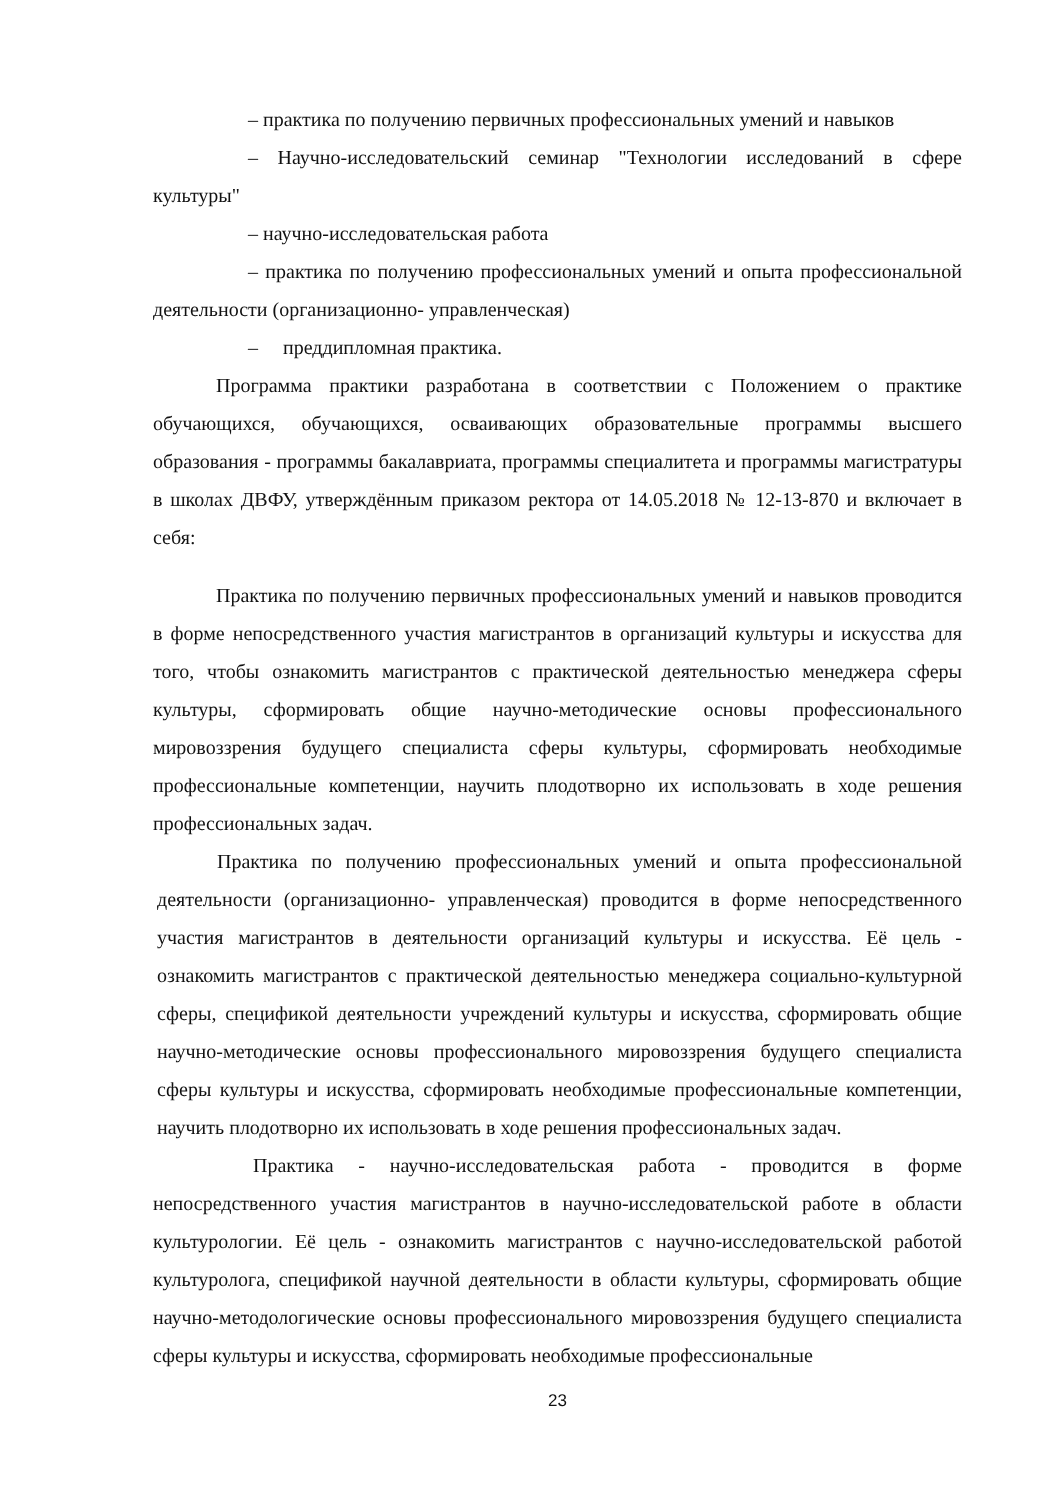– практика по получению первичных профессиональных умений и навыков
– Научно-исследовательский семинар "Технологии исследований в сфере культуры"
– научно-исследовательская работа
– практика по получению профессиональных умений и опыта профессиональной деятельности (организационно- управленческая)
– преддипломная практика.
Программа практики разработана в соответствии с Положением о практике обучающихся, обучающихся, осваивающих образовательные программы высшего образования - программы бакалавриата, программы специалитета и программы магистратуры в школах ДВФУ, утверждённым приказом ректора от 14.05.2018 № 12-13-870 и включает в себя:
Практика по получению первичных профессиональных умений и навыков проводится в форме непосредственного участия магистрантов в организаций культуры и искусства для того, чтобы ознакомить магистрантов с практической деятельностью менеджера сферы культуры, сформировать общие научно-методические основы профессионального мировоззрения будущего специалиста сферы культуры, сформировать необходимые профессиональные компетенции, научить плодотворно их использовать в ходе решения профессиональных задач.
Практика по получению профессиональных умений и опыта профессиональной деятельности (организационно- управленческая) проводится в форме непосредственного участия магистрантов в деятельности организаций культуры и искусства. Её цель - ознакомить магистрантов с практической деятельностью менеджера социально-культурной сферы, спецификой деятельности учреждений культуры и искусства, сформировать общие научно-методические основы профессионального мировоззрения будущего специалиста сферы культуры и искусства, сформировать необходимые профессиональные компетенции, научить плодотворно их использовать в ходе решения профессиональных задач.
Практика - научно-исследовательская работа - проводится в форме непосредственного участия магистрантов в научно-исследовательской работе в области культурологии. Её цель - ознакомить магистрантов с научно-исследовательской работой культуролога, спецификой научной деятельности в области культуры, сформировать общие научно-методологические основы профессионального мировоззрения будущего специалиста сферы культуры и искусства, сформировать необходимые профессиональные
23